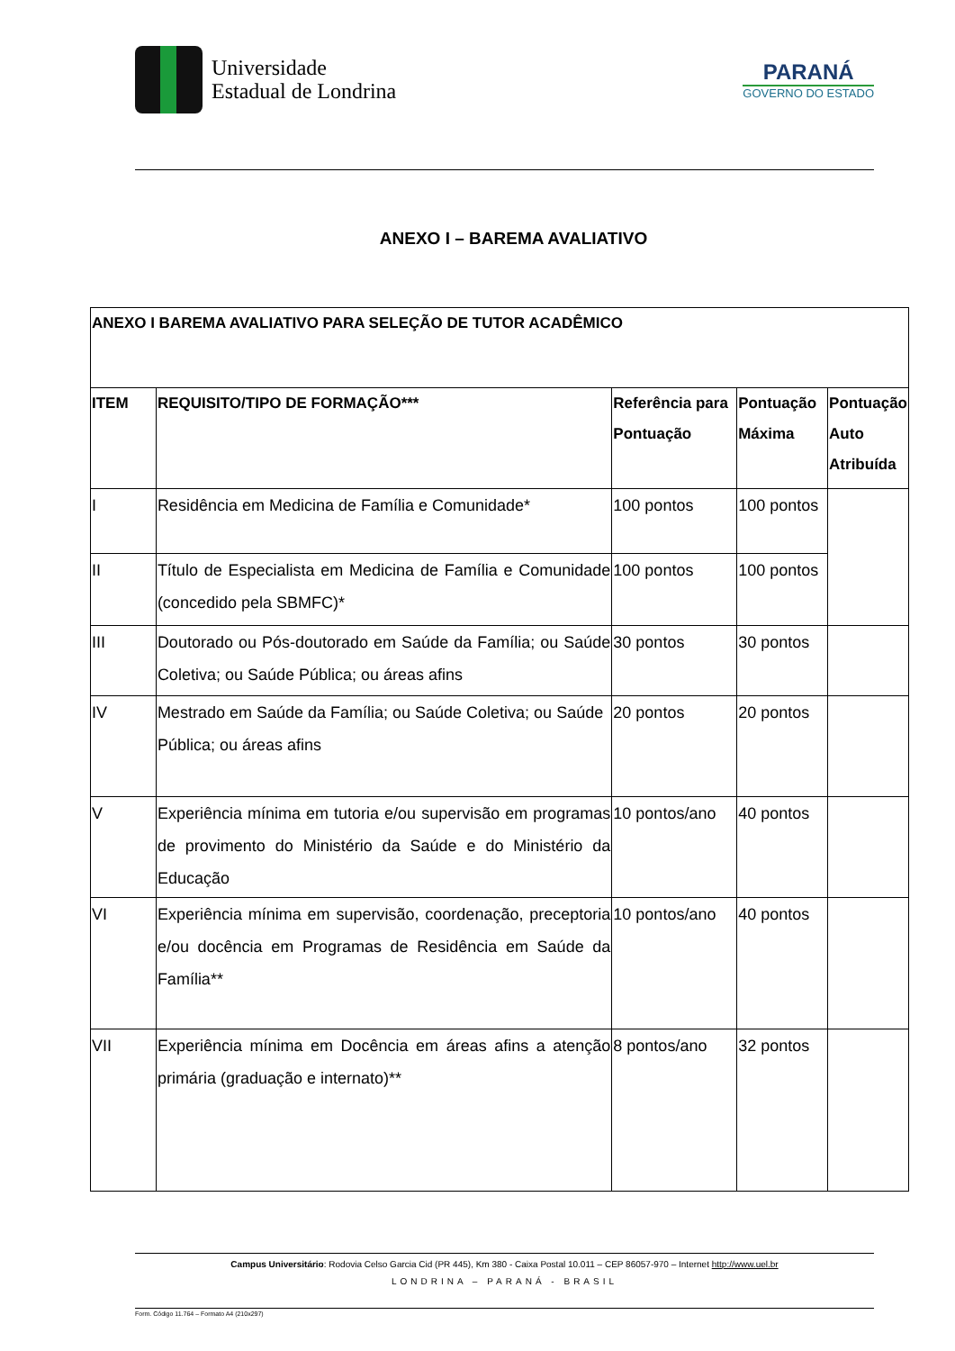Universidade
Estadual de Londrina
PARANÁ
GOVERNO DO ESTADO
ANEXO I – BAREMA AVALIATIVO
| ANEXO I BAREMA AVALIATIVO PARA SELEÇÃO DE TUTOR ACADÊMICO | | | | |
| --- | --- | --- | --- | --- |
| ITEM | REQUISITO/TIPO DE FORMAÇÃO*** | Referência para Pontuação | Pontuação Máxima | Pontuação Auto Atribuída |
| I | Residência em Medicina de Família e Comunidade* | 100 pontos | 100 pontos | |
| II | Título de Especialista em Medicina de Família e Comunidade (concedido pela SBMFC)* | 100 pontos | 100 pontos | |
| III | Doutorado ou Pós-doutorado em Saúde da Família; ou Saúde Coletiva; ou Saúde Pública; ou áreas afins | 30 pontos | 30 pontos | |
| IV | Mestrado em Saúde da Família; ou Saúde Coletiva; ou Saúde Pública; ou áreas afins | 20 pontos | 20 pontos | |
| V | Experiência mínima em tutoria e/ou supervisão em programas de provimento do Ministério da Saúde e do Ministério da Educação | 10 pontos/ano | 40 pontos | |
| VI | Experiência mínima em supervisão, coordenação, preceptoria e/ou docência em Programas de Residência em Saúde da Família** | 10 pontos/ano | 40 pontos | |
| VII | Experiência mínima em Docência em áreas afins a atenção primária (graduação e internato)** | 8 pontos/ano | 32 pontos | |
Campus Universitário: Rodovia Celso Garcia Cid (PR 445), Km 380 - Caixa Postal 10.011 – CEP 86057-970 – Internet http://www.uel.br
LONDRINA – PARANÁ - BRASIL
Form. Código 11.764 – Formato A4 (210x297)